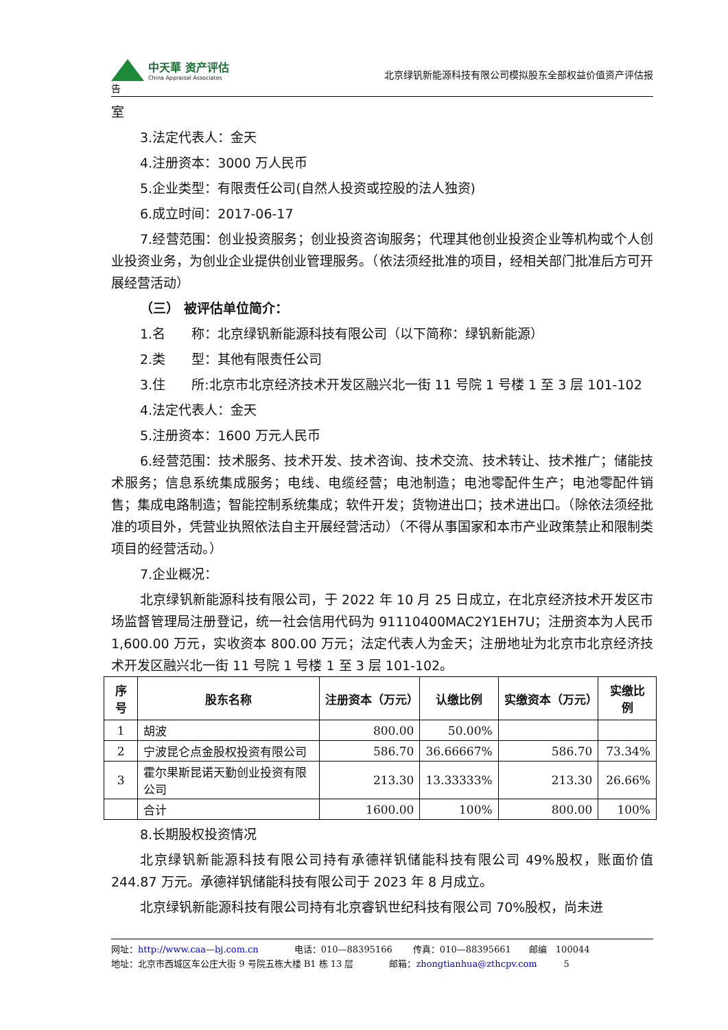中天華 资产评估
China Appraisal Associates
北京绿钒新能源科技有限公司模拟股东全部权益价值资产评估报
告
室
3.法定代表人：金天
4.注册资本：3000 万人民币
5.企业类型：有限责任公司(自然人投资或控股的法人独资)
6.成立时间：2017-06-17
7.经营范围：创业投资服务；创业投资咨询服务；代理其他创业投资企业等机构或个人创业投资业务，为创业企业提供创业管理服务。（依法须经批准的项目，经相关部门批准后方可开展经营活动）
（三） 被评估单位简介：
1.名　　称：北京绿钒新能源科技有限公司（以下简称：绿钒新能源）
2.类　　型：其他有限责任公司
3.住　　所:北京市北京经济技术开发区融兴北一街 11 号院 1 号楼 1 至 3 层 101-102
4.法定代表人：金天
5.注册资本：1600 万元人民币
6.经营范围：技术服务、技术开发、技术咨询、技术交流、技术转让、技术推广；储能技术服务；信息系统集成服务；电线、电缆经营；电池制造；电池零配件生产；电池零配件销售；集成电路制造；智能控制系统集成；软件开发；货物进出口；技术进出口。（除依法须经批准的项目外，凭营业执照依法自主开展经营活动）（不得从事国家和本市产业政策禁止和限制类项目的经营活动。）
7.企业概况：
北京绿钒新能源科技有限公司，于 2022 年 10 月 25 日成立，在北京经济技术开发区市场监督管理局注册登记，统一社会信用代码为 91110400MAC2Y1EH7U；注册资本为人民币 1,600.00 万元，实收资本 800.00 万元；法定代表人为金天；注册地址为北京市北京经济技术开发区融兴北一街 11 号院 1 号楼 1 至 3 层 101-102。
| 序号 | 股东名称 | 注册资本（万元） | 认缴比例 | 实缴资本（万元） | 实缴比例 |
| --- | --- | --- | --- | --- | --- |
| 1 | 胡波 | 800.00 | 50.00% | | |
| 2 | 宁波昆仑点金股权投资有限公司 | 586.70 | 36.66667% | 586.70 | 73.34% |
| 3 | 霍尔果斯昆诺天勤创业投资有限公司 | 213.30 | 13.33333% | 213.30 | 26.66% |
| | 合计 | 1600.00 | 100% | 800.00 | 100% |
8.长期股权投资情况
北京绿钒新能源科技有限公司持有承德祥钒储能科技有限公司 49%股权，账面价值 244.87 万元。承德祥钒储能科技有限公司于 2023 年 8 月成立。
北京绿钒新能源科技有限公司持有北京睿钒世纪科技有限公司 70%股权，尚未进
网址：http://www.caa—bj.com.cn　　　　电话：010—88395166　　 传真：010—88395661　　邮编　100044
地址：北京市西城区车公庄大街 9 号院五栋大楼 B1 栋 13 层　　　　邮箱：zhongtianhua@zthcpv.com　　　5